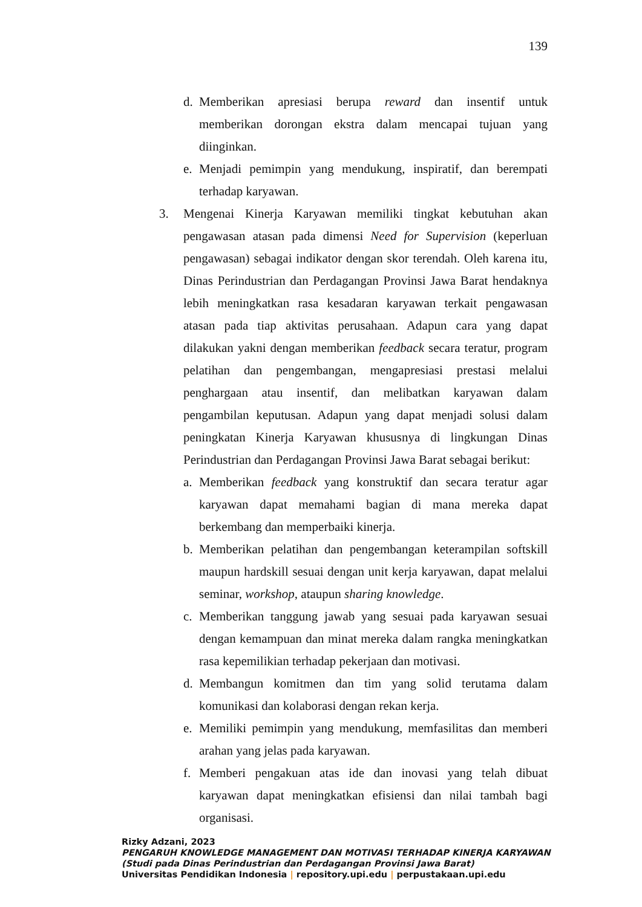139
d. Memberikan apresiasi berupa reward dan insentif untuk memberikan dorongan ekstra dalam mencapai tujuan yang diinginkan.
e. Menjadi pemimpin yang mendukung, inspiratif, dan berempati terhadap karyawan.
3. Mengenai Kinerja Karyawan memiliki tingkat kebutuhan akan pengawasan atasan pada dimensi Need for Supervision (keperluan pengawasan) sebagai indikator dengan skor terendah. Oleh karena itu, Dinas Perindustrian dan Perdagangan Provinsi Jawa Barat hendaknya lebih meningkatkan rasa kesadaran karyawan terkait pengawasan atasan pada tiap aktivitas perusahaan. Adapun cara yang dapat dilakukan yakni dengan memberikan feedback secara teratur, program pelatihan dan pengembangan, mengapresiasi prestasi melalui penghargaan atau insentif, dan melibatkan karyawan dalam pengambilan keputusan. Adapun yang dapat menjadi solusi dalam peningkatan Kinerja Karyawan khususnya di lingkungan Dinas Perindustrian dan Perdagangan Provinsi Jawa Barat sebagai berikut:
a. Memberikan feedback yang konstruktif dan secara teratur agar karyawan dapat memahami bagian di mana mereka dapat berkembang dan memperbaiki kinerja.
b. Memberikan pelatihan dan pengembangan keterampilan softskill maupun hardskill sesuai dengan unit kerja karyawan, dapat melalui seminar, workshop, ataupun sharing knowledge.
c. Memberikan tanggung jawab yang sesuai pada karyawan sesuai dengan kemampuan dan minat mereka dalam rangka meningkatkan rasa kepemilikian terhadap pekerjaan dan motivasi.
d. Membangun komitmen dan tim yang solid terutama dalam komunikasi dan kolaborasi dengan rekan kerja.
e. Memiliki pemimpin yang mendukung, memfasilitas dan memberi arahan yang jelas pada karyawan.
f. Memberi pengakuan atas ide dan inovasi yang telah dibuat karyawan dapat meningkatkan efisiensi dan nilai tambah bagi organisasi.
Rizky Adzani, 2023
PENGARUH KNOWLEDGE MANAGEMENT DAN MOTIVASI TERHADAP KINERJA KARYAWAN
(Studi pada Dinas Perindustrian dan Perdagangan Provinsi Jawa Barat)
Universitas Pendidikan Indonesia | repository.upi.edu | perpustakaan.upi.edu